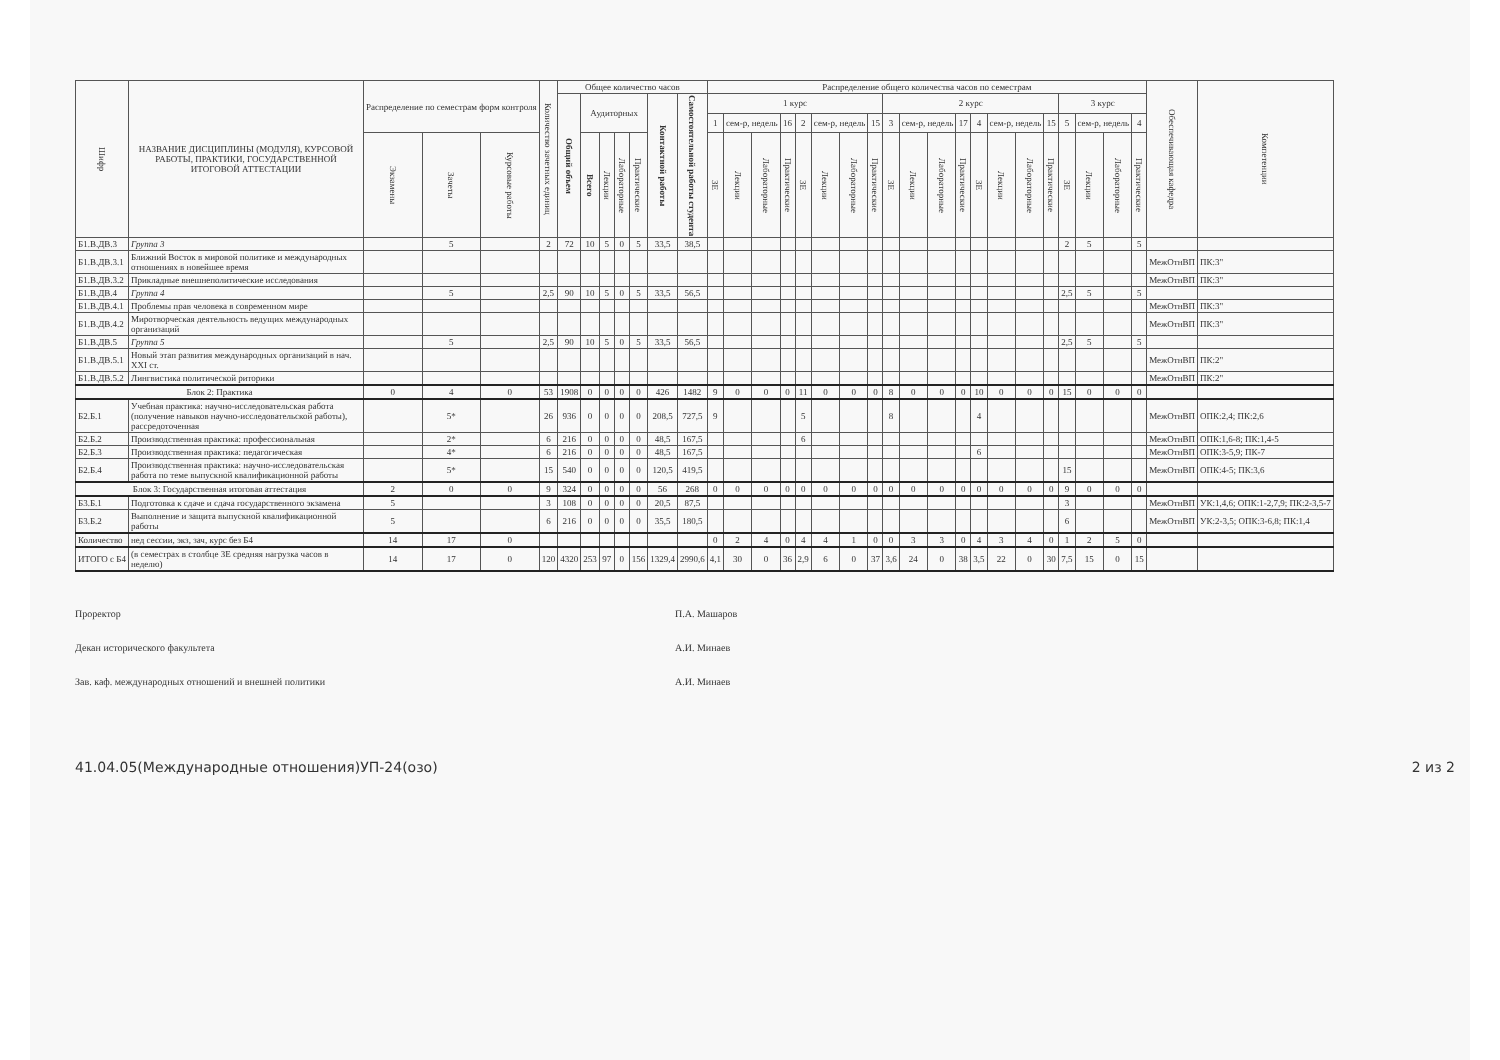| Шифр | НАЗВАНИЕ ДИСЦИПЛИНЫ (МОДУЛЯ), КУРСОВОЙ РАБОТЫ, ПРАКТИКИ, ГОСУДАРСТВЕННОЙ ИТОГОВОЙ АТТЕСТАЦИИ | Распределение по семестрам форм контроля | | | Количество зачетных единиц | Общее количество часов | | | | | | | Распределение общего количества часов по семестрам | | | | | | | | | | | | | | | | | | | | Обеспечивающая кафедра | Компетенции |
| --- | --- | --- | --- | --- | --- | --- | --- | --- | --- | --- | --- | --- | --- | --- | --- | --- | --- | --- | --- | --- | --- | --- | --- | --- | --- | --- | --- | --- | --- | --- | --- | --- | --- | --- |
| | | | | | | Общий объем | Аудиторных | | | | Контактной работы | Самостоятельной работы студента | 1 курс | | | | | | | | 2 курс | | | | | | | | 3 курс | | | | | |
| | | | | | | | | | | | | | 1 | сем-р, недель | | 16 | 2 | сем-р, недель | | 15 | 3 | сем-р, недель | | 17 | 4 | сем-р, недель | | 15 | 5 | сем-р, недель | | 4 | | |
| | | Экзамены | Зачеты | Курсовые работы | | | Всего | Лекции | Лабораторные | Практические | | | ЗЕ | Лекции | Лабораторные | Практические | ЗЕ | Лекции | Лабораторные | Практические | ЗЕ | Лекции | Лабораторные | Практические | ЗЕ | Лекции | Лабораторные | Практические | ЗЕ | Лекции | Лабораторные | Практические | | |
| Б1.В.ДВ.3 | Группа 3 | | 5 | | 2 | 72 | 10 | 5 | 0 | 5 | 33,5 | 38,5 | | | | | | | | | | | | | | | | | 2 | 5 | | 5 | | |
| Б1.В.ДВ.3.1 | Ближний Восток в мировой политике и международных отношениях в новейшее время | | | | | | | | | | | | | | | | | | | | | | | | | | | | | | | | МежОтнВП | ПК:3" |
| Б1.В.ДВ.3.2 | Прикладные внешнеполитические исследования | | | | | | | | | | | | | | | | | | | | | | | | | | | | | | | | МежОтнВП | ПК:3" |
| Б1.В.ДВ.4 | Группа 4 | | 5 | | 2,5 | 90 | 10 | 5 | 0 | 5 | 33,5 | 56,5 | | | | | | | | | | | | | | | | | 2,5 | 5 | | 5 | | |
| Б1.В.ДВ.4.1 | Проблемы прав человека в современном мире | | | | | | | | | | | | | | | | | | | | | | | | | | | | | | | | МежОтнВП | ПК:3" |
| Б1.В.ДВ.4.2 | Миротворческая деятельность ведущих международных организаций | | | | | | | | | | | | | | | | | | | | | | | | | | | | | | | | МежОтнВП | ПК:3" |
| Б1.В.ДВ.5 | Группа 5 | | 5 | | 2,5 | 90 | 10 | 5 | 0 | 5 | 33,5 | 56,5 | | | | | | | | | | | | | | | | | 2,5 | 5 | | 5 | | |
| Б1.В.ДВ.5.1 | Новый этап развития международных организаций в нач. XXI ст. | | | | | | | | | | | | | | | | | | | | | | | | | | | | | | | | МежОтнВП | ПК:2" |
| Б1.В.ДВ.5.2 | Лингвистика политической риторики | | | | | | | | | | | | | | | | | | | | | | | | | | | | | | | | МежОтнВП | ПК:2" |
| Блок 2: Практика | | 0 | 4 | 0 | 53 | 1908 | 0 | 0 | 0 | 0 | 426 | 1482 | 9 | 0 | 0 | 0 | 11 | 0 | 0 | 0 | 8 | 0 | 0 | 0 | 10 | 0 | 0 | 0 | 15 | 0 | 0 | 0 | | |
| Б2.Б.1 | Учебная практика: научно-исследовательская работа (получение навыков научно-исследовательской работы), рассредоточенная | | 5* | | 26 | 936 | 0 | 0 | 0 | 0 | 208,5 | 727,5 | 9 | | | | 5 | | | | 8 | | | | 4 | | | | | | | | МежОтнВП | ОПК:2,4; ПК:2,6 |
| Б2.Б.2 | Производственная практика: профессиональная | | 2* | | 6 | 216 | 0 | 0 | 0 | 0 | 48,5 | 167,5 | | | | | 6 | | | | | | | | | | | | | | | | МежОтнВП | ОПК:1,6-8; ПК:1,4-5 |
| Б2.Б.3 | Производственная практика: педагогическая | | 4* | | 6 | 216 | 0 | 0 | 0 | 0 | 48,5 | 167,5 | | | | | | | | | | | | | 6 | | | | | | | | МежОтнВП | ОПК:3-5,9; ПК-7 |
| Б2.Б.4 | Производственная практика: научно-исследовательская работа по теме выпускной квалификационной работы | | 5* | | 15 | 540 | 0 | 0 | 0 | 0 | 120,5 | 419,5 | | | | | | | | | | | | | | | | | 15 | | | | МежОтнВП | ОПК:4-5; ПК:3,6 |
| Блок 3: Государственная итоговая аттестация | | 2 | 0 | 0 | 9 | 324 | 0 | 0 | 0 | 0 | 56 | 268 | 0 | 0 | 0 | 0 | 0 | 0 | 0 | 0 | 0 | 0 | 0 | 0 | 0 | 0 | 0 | 0 | 9 | 0 | 0 | 0 | | |
| Б3.Б.1 | Подготовка к сдаче и сдача государственного экзамена | 5 | | | 3 | 108 | 0 | 0 | 0 | 0 | 20,5 | 87,5 | | | | | | | | | | | | | | | | | 3 | | | | МежОтнВП | УК:1,4,6; ОПК:1-2,7,9; ПК:2-3,5-7 |
| Б3.Б.2 | Выполнение и защита выпускной квалификационной работы | 5 | | | 6 | 216 | 0 | 0 | 0 | 0 | 35,5 | 180,5 | | | | | | | | | | | | | | | | | 6 | | | | МежОтнВП | УК:2-3,5; ОПК:3-6,8; ПК:1,4 |
| Количество | нед сессии, экз, зач, курс без Б4 | 14 | 17 | 0 | | | | | | | | | 0 | 2 | 4 | 0 | 4 | 4 | 1 | 0 | 0 | 3 | 3 | 0 | 4 | 3 | 4 | 0 | 1 | 2 | 5 | 0 | | |
| ИТОГО с Б4 | (в семестрах в столбце ЗЕ средняя нагрузка часов в неделю) | 14 | 17 | 0 | 120 | 4320 | 253 | 97 | 0 | 156 | 1329,4 | 2990,6 | 4,1 | 30 | 0 | 36 | 2,9 | 6 | 0 | 37 | 3,6 | 24 | 0 | 38 | 3,5 | 22 | 0 | 30 | 7,5 | 15 | 0 | 15 | | |
Проректор
Декан исторического факультета
Зав. каф. международных отношений и внешней политики
П.А. Машаров
А.И. Минаев
А.И. Минаев
41.04.05(Международные отношения)УП-24(озо) 2 из 2